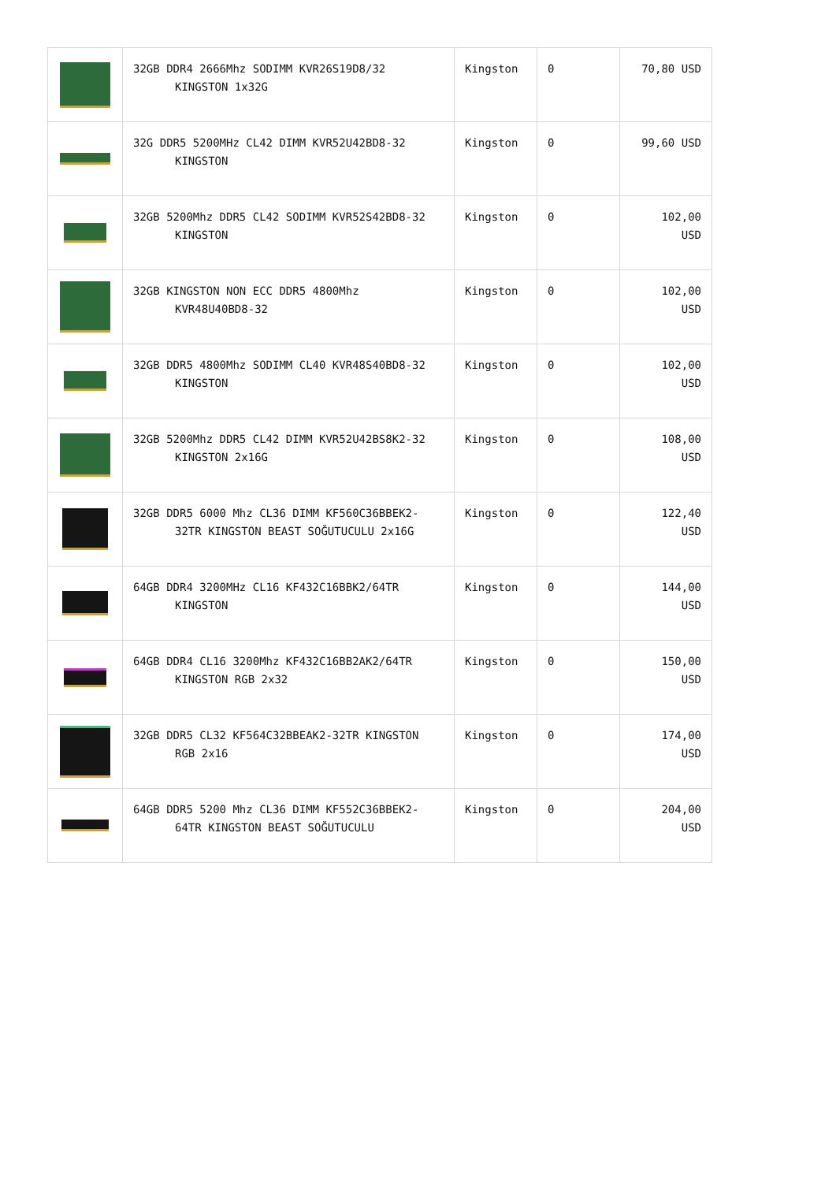| | 32GB DDR4 2666Mhz SODIMM KVR26S19D8/32 KINGSTON 1x32G | Kingston | 0 | 70,80 USD |
| | 32G DDR5 5200MHz CL42 DIMM KVR52U42BD8-32 KINGSTON | Kingston | 0 | 99,60 USD |
| | 32GB 5200Mhz DDR5 CL42 SODIMM KVR52S42BD8-32 KINGSTON | Kingston | 0 | 102,00 USD |
| | 32GB KINGSTON NON ECC DDR5 4800Mhz KVR48U40BD8-32 | Kingston | 0 | 102,00 USD |
| | 32GB DDR5 4800Mhz SODIMM CL40 KVR48S40BD8-32 KINGSTON | Kingston | 0 | 102,00 USD |
| | 32GB 5200Mhz DDR5 CL42 DIMM KVR52U42BS8K2-32 KINGSTON 2x16G | Kingston | 0 | 108,00 USD |
| | 32GB DDR5 6000 Mhz CL36 DIMM KF560C36BBEK2-32TR KINGSTON BEAST SOĞUTUCULU 2x16G | Kingston | 0 | 122,40 USD |
| | 64GB DDR4 3200MHz CL16 KF432C16BBK2/64TR KINGSTON | Kingston | 0 | 144,00 USD |
| | 64GB DDR4 CL16 3200Mhz KF432C16BB2AK2/64TR KINGSTON RGB 2x32 | Kingston | 0 | 150,00 USD |
| | 32GB DDR5 CL32 KF564C32BBEAK2-32TR KINGSTON RGB 2x16 | Kingston | 0 | 174,00 USD |
| | 64GB DDR5 5200 Mhz CL36 DIMM KF552C36BBEK2-64TR KINGSTON BEAST SOĞUTUCULU | Kingston | 0 | 204,00 USD |